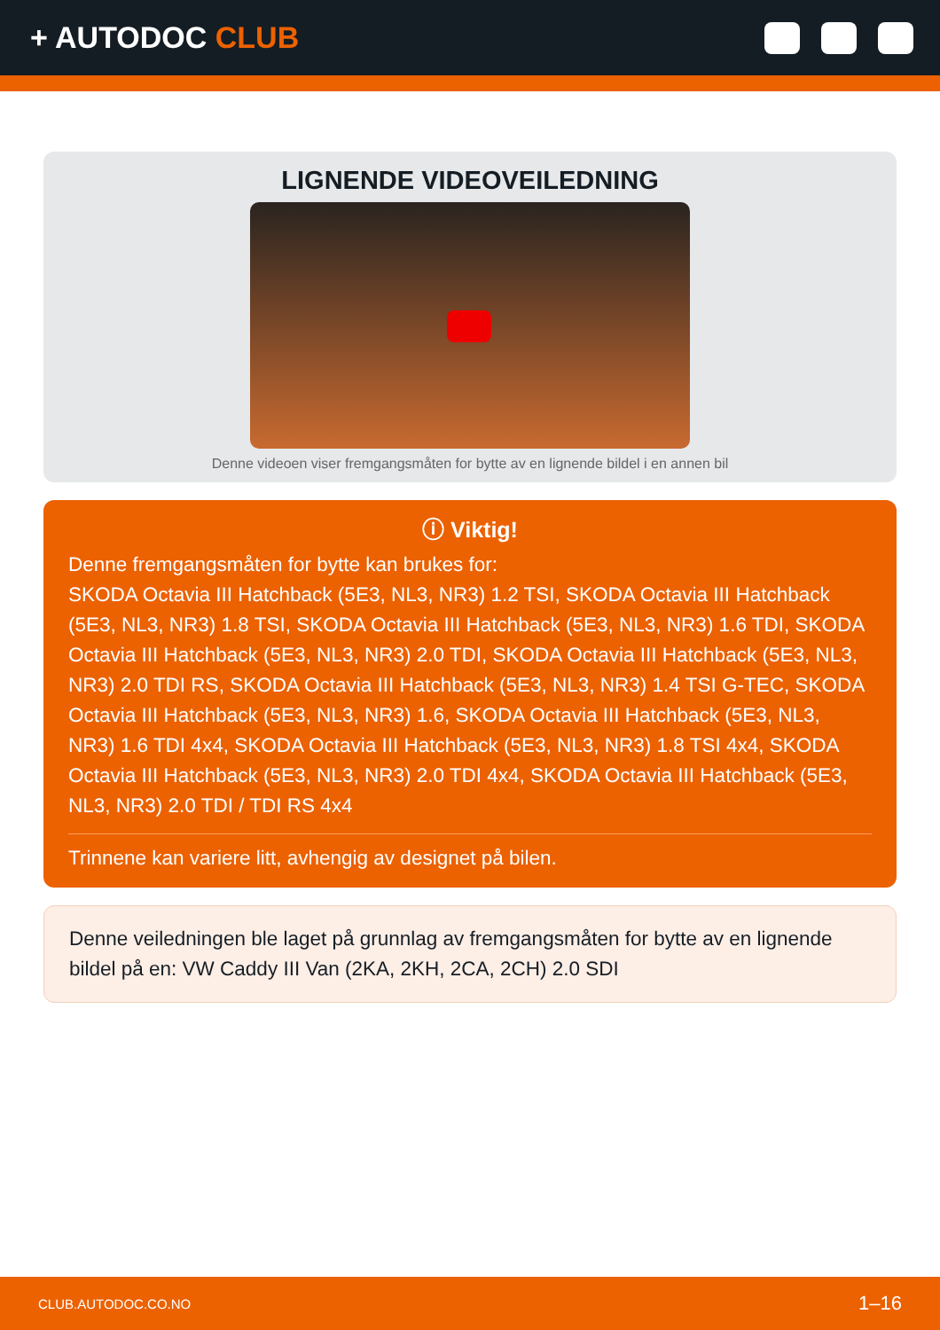+ AUTODOC CLUB
LIGNENDE VIDEOVEILEDNING
Denne videoen viser fremgangsmåten for bytte av en lignende bildel i en annen bil
ⓘ Viktig!
Denne fremgangsmåten for bytte kan brukes for:
SKODA Octavia III Hatchback (5E3, NL3, NR3) 1.2 TSI, SKODA Octavia III Hatchback (5E3, NL3, NR3) 1.8 TSI, SKODA Octavia III Hatchback (5E3, NL3, NR3) 1.6 TDI, SKODA Octavia III Hatchback (5E3, NL3, NR3) 2.0 TDI, SKODA Octavia III Hatchback (5E3, NL3, NR3) 2.0 TDI RS, SKODA Octavia III Hatchback (5E3, NL3, NR3) 1.4 TSI G-TEC, SKODA Octavia III Hatchback (5E3, NL3, NR3) 1.6, SKODA Octavia III Hatchback (5E3, NL3, NR3) 1.6 TDI 4x4, SKODA Octavia III Hatchback (5E3, NL3, NR3) 1.8 TSI 4x4, SKODA Octavia III Hatchback (5E3, NL3, NR3) 2.0 TDI 4x4, SKODA Octavia III Hatchback (5E3, NL3, NR3) 2.0 TDI / TDI RS 4x4
Trinnene kan variere litt, avhengig av designet på bilen.
Denne veiledningen ble laget på grunnlag av fremgangsmåten for bytte av en lignende bildel på en: VW Caddy III Van (2KA, 2KH, 2CA, 2CH) 2.0 SDI
CLUB.AUTODOC.CO.NO 1–16